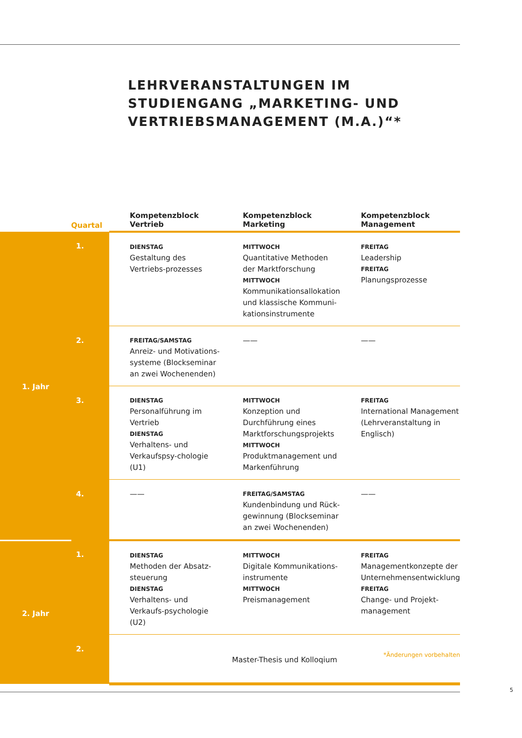LEHRVERANSTALTUNGEN IM
STUDIENGANG „MARKETING- UND
VERTRIEBSMANAGEMENT (M.A.)“*
| | Quartal | Kompetenzblock Vertrieb | Kompetenzblock Marketing | Kompetenzblock Management |
| --- | --- | --- | --- | --- |
| 1. Jahr | 1. | DIENSTAG Gestaltung des Vertriebs-prozesses | MITTWOCH Quantitative Methoden der Marktforschung MITTWOCH Kommunikationsallokation und klassische Kommuni-kationsinstrumente | FREITAG Leadership FREITAG Planungsprozesse |
| | 2. | FREITAG/SAMSTAG Anreiz- und Motivations-systeme (Blockseminar an zwei Wochenenden) | —— | —— |
| | 3. | DIENSTAG Personalführung im Vertrieb DIENSTAG Verhaltens- und Verkaufspsy-chologie (U1) | MITTWOCH Konzeption und Durchführung eines Marktforschungsprojekts MITTWOCH Produktmanagement und Markenführung | FREITAG International Management (Lehrveranstaltung in Englisch) |
| | 4. | —— | FREITAG/SAMSTAG Kundenbindung und Rück-gewinnung (Blockseminar an zwei Wochenenden) | —— |
| 2. Jahr | 1. | DIENSTAG Methoden der Absatz-steuerung DIENSTAG Verhaltens- und Verkaufs-psychologie (U2) | MITTWOCH Digitale Kommunikations-instrumente MITTWOCH Preismanagement | FREITAG Managementkonzepte der Unternehmensentwicklung FREITAG Change- und Projekt-management |
| | 2. | Master-Thesis und Kolloqium | | |
*Änderungen vorbehalten
5